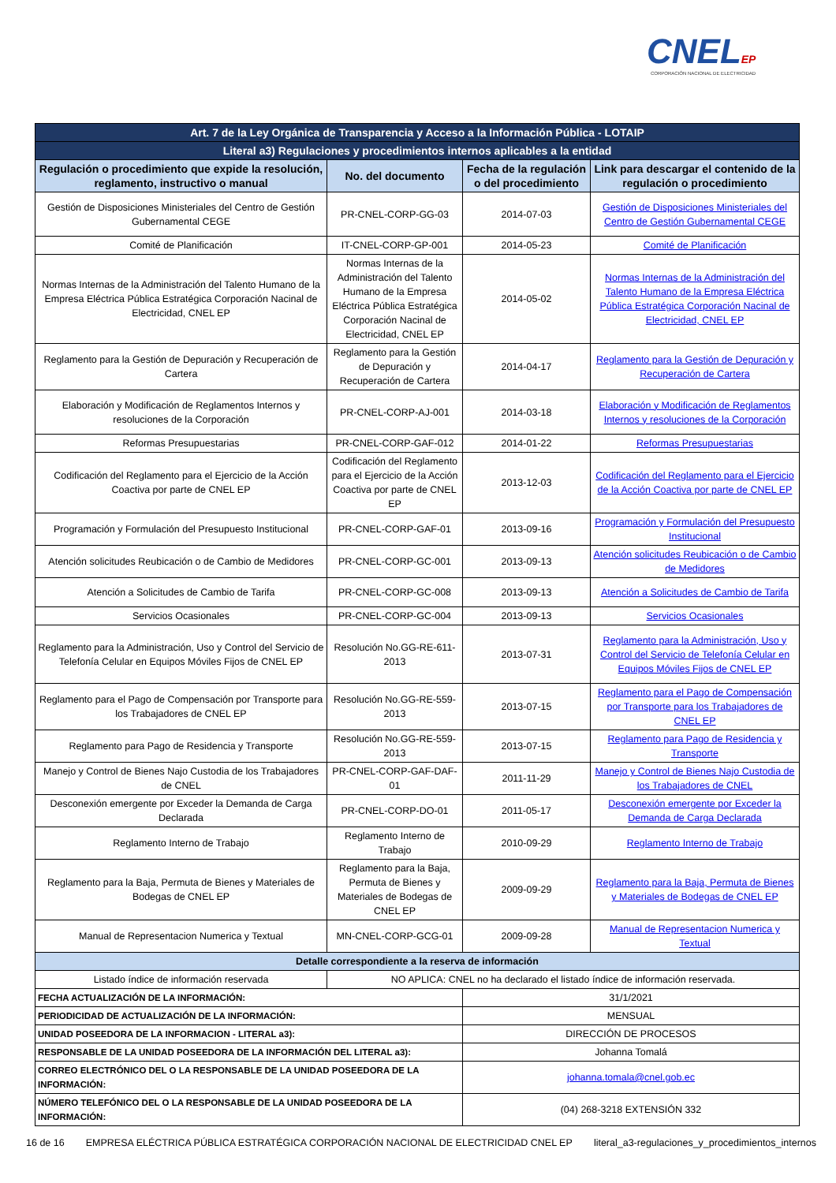CNELEP
CORPORACIÓN NACIONAL DE ELECTRICIDAD
| Art. 7 de la Ley Orgánica de Transparencia y Acceso a la Información Pública - LOTAIP | | | |
| Literal a3) Regulaciones y procedimientos internos aplicables a la entidad | | | |
| Regulación o procedimiento que expide la resolución, reglamento, instructivo o manual | No. del documento | Fecha de la regulación o del procedimiento | Link para descargar el contenido de la regulación o procedimiento |
| Gestión de Disposiciones Ministeriales del Centro de Gestión Gubernamental CEGE | PR-CNEL-CORP-GG-03 | 2014-07-03 | Gestión de Disposiciones Ministeriales del Centro de Gestión Gubernamental CEGE |
| Comité de Planificación | IT-CNEL-CORP-GP-001 | 2014-05-23 | Comité de Planificación |
| Normas Internas de la Administración del Talento Humano de la Empresa Eléctrica Pública Estratégica Corporación Nacinal de Electricidad, CNEL EP | Normas Internas de la Administración del Talento Humano de la Empresa Eléctrica Pública Estratégica Corporación Nacinal de Electricidad, CNEL EP | 2014-05-02 | Normas Internas de la Administración del Talento Humano de la Empresa Eléctrica Pública Estratégica Corporación Nacinal de Electricidad, CNEL EP |
| Reglamento para la Gestión de Depuración y Recuperación de Cartera | Reglamento para la Gestión de Depuración y Recuperación de Cartera | 2014-04-17 | Reglamento para la Gestión de Depuración y Recuperación de Cartera |
| Elaboración y Modificación de Reglamentos Internos y resoluciones de la Corporación | PR-CNEL-CORP-AJ-001 | 2014-03-18 | Elaboración y Modificación de Reglamentos Internos y resoluciones de la Corporación |
| Reformas Presupuestarias | PR-CNEL-CORP-GAF-012 | 2014-01-22 | Reformas Presupuestarias |
| Codificación del Reglamento para el Ejercicio de la Acción Coactiva por parte de CNEL EP | Codificación del Reglamento para el Ejercicio de la Acción Coactiva por parte de CNEL EP | 2013-12-03 | Codificación del Reglamento para el Ejercicio de la Acción Coactiva por parte de CNEL EP |
| Programación y Formulación del Presupuesto Institucional | PR-CNEL-CORP-GAF-01 | 2013-09-16 | Programación y Formulación del Presupuesto Institucional |
| Atención solicitudes Reubicación o de Cambio de Medidores | PR-CNEL-CORP-GC-001 | 2013-09-13 | Atención solicitudes Reubicación o de Cambio de Medidores |
| Atención a Solicitudes de Cambio de Tarifa | PR-CNEL-CORP-GC-008 | 2013-09-13 | Atención a Solicitudes de Cambio de Tarifa |
| Servicios Ocasionales | PR-CNEL-CORP-GC-004 | 2013-09-13 | Servicios Ocasionales |
| Reglamento para la Administración, Uso y Control del Servicio de Telefonía Celular en Equipos Móviles Fijos de CNEL EP | Resolución No.GG-RE-611-2013 | 2013-07-31 | Reglamento para la Administración, Uso y Control del Servicio de Telefonía Celular en Equipos Móviles Fijos de CNEL EP |
| Reglamento para el Pago de Compensación por Transporte para los Trabajadores de CNEL EP | Resolución No.GG-RE-559-2013 | 2013-07-15 | Reglamento para el Pago de Compensación por Transporte para los Trabajadores de CNEL EP |
| Reglamento para Pago de Residencia y Transporte | Resolución No.GG-RE-559-2013 | 2013-07-15 | Reglamento para Pago de Residencia y Transporte |
| Manejo y Control de Bienes Najo Custodia de los Trabajadores de CNEL | PR-CNEL-CORP-GAF-DAF-01 | 2011-11-29 | Manejo y Control de Bienes Najo Custodia de los Trabajadores de CNEL |
| Desconexión emergente por Exceder la Demanda de Carga Declarada | PR-CNEL-CORP-DO-01 | 2011-05-17 | Desconexión emergente por Exceder la Demanda de Carga Declarada |
| Reglamento Interno de Trabajo | Reglamento Interno de Trabajo | 2010-09-29 | Reglamento Interno de Trabajo |
| Reglamento para la Baja, Permuta de Bienes y Materiales de Bodegas de CNEL EP | Reglamento para la Baja, Permuta de Bienes y Materiales de Bodegas de CNEL EP | 2009-09-29 | Reglamento para la Baja, Permuta de Bienes y Materiales de Bodegas de CNEL EP |
| Manual de Representacion Numerica y Textual | MN-CNEL-CORP-GCG-01 | 2009-09-28 | Manual de Representacion Numerica y Textual |
| Detalle correspondiente a la reserva de información | | | |
| Listado índice de información reservada | NO APLICA: CNEL no ha declarado el listado índice de información reservada. | | |
| FECHA ACTUALIZACIÓN DE LA INFORMACIÓN: | | 31/1/2021 | |
| PERIODICIDAD DE ACTUALIZACIÓN DE LA INFORMACIÓN: | | MENSUAL | |
| UNIDAD POSEEDORA DE LA INFORMACION - LITERAL a3): | | DIRECCIÓN DE PROCESOS | |
| RESPONSABLE DE LA UNIDAD POSEEDORA DE LA INFORMACIÓN DEL LITERAL a3): | | Johanna Tomalá | |
| CORREO ELECTRÓNICO DEL O LA RESPONSABLE DE LA UNIDAD POSEEDORA DE LA INFORMACIÓN: | | johanna.tomala@cnel.gob.ec | |
| NÚMERO TELEFÓNICO DEL O LA RESPONSABLE DE LA UNIDAD POSEEDORA DE LA INFORMACIÓN: | | (04) 268-3218 EXTENSIÓN 332 | |
16 de 16 EMPRESA ELÉCTRICA PÚBLICA ESTRATÉGICA CORPORACIÓN NACIONAL DE ELECTRICIDAD CNEL EP literal_a3-regulaciones_y_procedimientos_internos